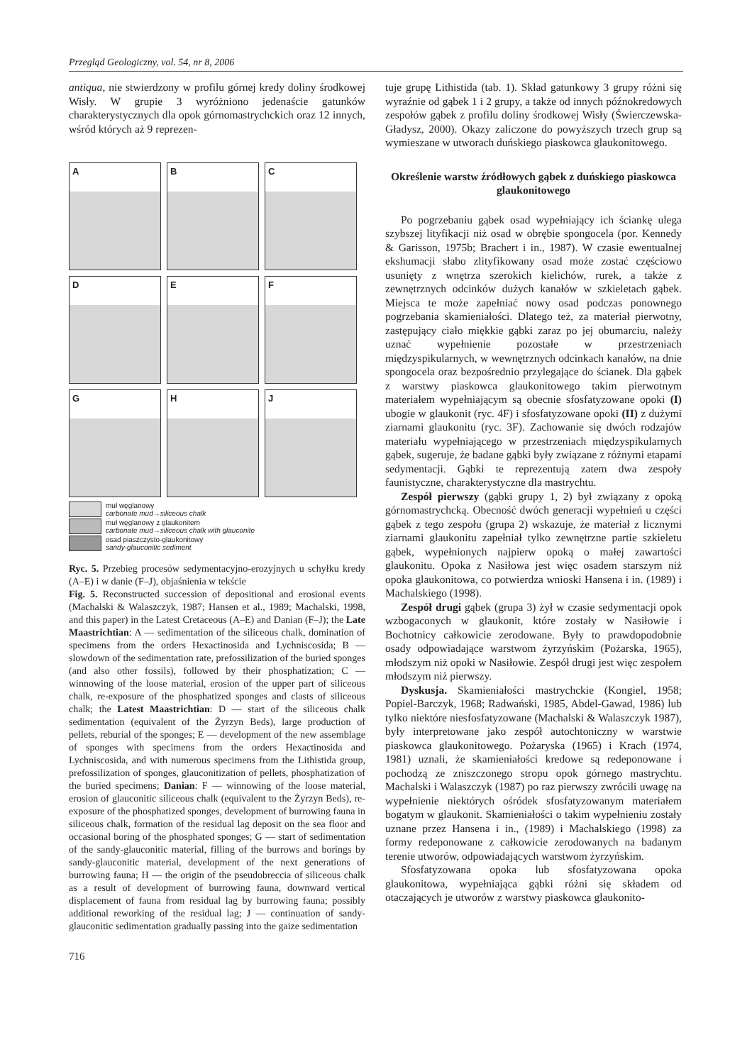Przegląd Geologiczny, vol. 54, nr 8, 2006
antiqua, nie stwierdzony w profilu górnej kredy doliny środkowej Wisły. W grupie 3 wyróżniono jedenaście gatunków charakterystycznych dla opok górnomastrychckich oraz 12 innych, wśród których aż 9 reprezen-
A
B
C
D
E
F
G
H
J
muł węglanowy
carbonate mud→siliceous chalk
muł węglanowy z glaukonitem
carbonate mud→siliceous chalk with glauconite
osad piaszczysto-glaukonitowy
sandy-glauconitic sediment
Ryc. 5. Przebieg procesów sedymentacyjno-erozyjnych u schyłku kredy (A–E) i w danie (F–J), objaśnienia w tekście
Fig. 5. Reconstructed succession of depositional and erosional events (Machalski & Walaszczyk, 1987; Hansen et al., 1989; Machalski, 1998, and this paper) in the Latest Cretaceous (A–E) and Danian (F–J); the Late Maastrichtian: A — sedimentation of the siliceous chalk, domination of specimens from the orders Hexactinosida and Lychniscosida; B — slowdown of the sedimentation rate, prefossilization of the buried sponges (and also other fossils), followed by their phosphatization; C — winnowing of the loose material, erosion of the upper part of siliceous chalk, re-exposure of the phosphatized sponges and clasts of siliceous chalk; the Latest Maastrichtian: D — start of the siliceous chalk sedimentation (equivalent of the Żyrzyn Beds), large production of pellets, reburial of the sponges; E — development of the new assemblage of sponges with specimens from the orders Hexactinosida and Lychniscosida, and with numerous specimens from the Lithistida group, prefossilization of sponges, glauconitization of pellets, phosphatization of the buried specimens; Danian: F — winnowing of the loose material, erosion of glauconitic siliceous chalk (equivalent to the Żyrzyn Beds), re-exposure of the phosphatized sponges, development of burrowing fauna in siliceous chalk, formation of the residual lag deposit on the sea floor and occasional boring of the phosphated sponges; G — start of sedimentation of the sandy-glauconitic material, filling of the burrows and borings by sandy-glauconitic material, development of the next generations of burrowing fauna; H — the origin of the pseudobreccia of siliceous chalk as a result of development of burrowing fauna, downward vertical displacement of fauna from residual lag by burrowing fauna; possibly additional reworking of the residual lag; J — continuation of sandy-glauconitic sedimentation gradually passing into the gaize sedimentation
716
tuje grupę Lithistida (tab. 1). Skład gatunkowy 3 grupy różni się wyraźnie od gąbek 1 i 2 grupy, a także od innych późnokredowych zespołów gąbek z profilu doliny środkowej Wisły (Świerczewska-Gładysz, 2000). Okazy zaliczone do powyższych trzech grup są wymieszane w utworach duńskiego piaskowca glaukonitowego.
Określenie warstw źródłowych gąbek z duńskiego piaskowca glaukonitowego
Po pogrzebaniu gąbek osad wypełniający ich ściankę ulega szybszej lityfikacji niż osad w obrębie spongocela (por. Kennedy & Garisson, 1975b; Brachert i in., 1987). W czasie ewentualnej ekshumacji słabo zlityfikowany osad może zostać częściowo usunięty z wnętrza szerokich kielichów, rurek, a także z zewnętrznych odcinków dużych kanałów w szkieletach gąbek. Miejsca te może zapełniać nowy osad podczas ponownego pogrzebania skamieniałości. Dlatego też, za materiał pierwotny, zastępujący ciało miękkie gąbki zaraz po jej obumarciu, należy uznać wypełnienie pozostałe w przestrzeniach międzyspikularnych, w wewnętrznych odcinkach kanałów, na dnie spongocela oraz bezpośrednio przylegające do ścianek. Dla gąbek z warstwy piaskowca glaukonitowego takim pierwotnym materiałem wypełniającym są obecnie sfosfatyzowane opoki (I) ubogie w glaukonit (ryc. 4F) i sfosfatyzowane opoki (II) z dużymi ziarnami glaukonitu (ryc. 3F). Zachowanie się dwóch rodzajów materiału wypełniającego w przestrzeniach międzyspikularnych gąbek, sugeruje, że badane gąbki były związane z różnymi etapami sedymentacji. Gąbki te reprezentują zatem dwa zespoły faunistyczne, charakterystyczne dla mastrychtu.
Zespół pierwszy (gąbki grupy 1, 2) był związany z opoką górnomastrychcką. Obecność dwóch generacji wypełnień u części gąbek z tego zespołu (grupa 2) wskazuje, że materiał z licznymi ziarnami glaukonitu zapełniał tylko zewnętrzne partie szkieletu gąbek, wypełnionych najpierw opoką o małej zawartości glaukonitu. Opoka z Nasiłowa jest więc osadem starszym niż opoka glaukonitowa, co potwierdza wnioski Hansena i in. (1989) i Machalskiego (1998).
Zespół drugi gąbek (grupa 3) żył w czasie sedymentacji opok wzbogaconych w glaukonit, które zostały w Nasiłowie i Bochotnicy całkowicie zerodowane. Były to prawdopodobnie osady odpowiadające warstwom żyrzyńskim (Pożarska, 1965), młodszym niż opoki w Nasiłowie. Zespół drugi jest więc zespołem młodszym niż pierwszy.
Dyskusja. Skamieniałości mastrychckie (Kongiel, 1958; Popiel-Barczyk, 1968; Radwański, 1985, Abdel-Gawad, 1986) lub tylko niektóre niesfosfatyzowane (Machalski & Walaszczyk 1987), były interpretowane jako zespół autochtoniczny w warstwie piaskowca glaukonitowego. Pożaryska (1965) i Krach (1974, 1981) uznali, że skamieniałości kredowe są redeponowane i pochodzą ze zniszczonego stropu opok górnego mastrychtu. Machalski i Walaszczyk (1987) po raz pierwszy zwrócili uwagę na wypełnienie niektórych ośródek sfosfatyzowanym materiałem bogatym w glaukonit. Skamieniałości o takim wypełnieniu zostały uznane przez Hansena i in., (1989) i Machalskiego (1998) za formy redeponowane z całkowicie zerodowanych na badanym terenie utworów, odpowiadających warstwom żyrzyńskim.
Sfosfatyzowana opoka lub sfosfatyzowana opoka glaukonitowa, wypełniająca gąbki różni się składem od otaczających je utworów z warstwy piaskowca glaukonito-